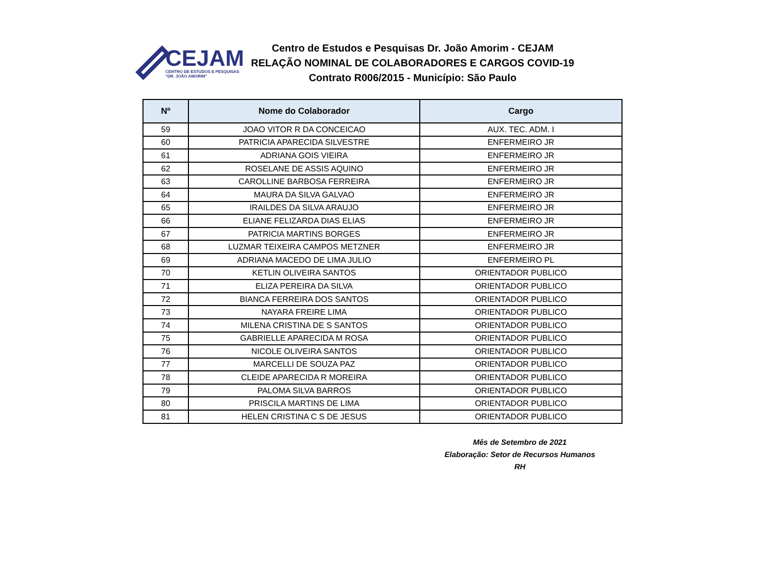CEJAM
CENTRO DE ESTUDOS E PESQUISAS
"DR. JOÃO AMORIM"
Centro de Estudos e Pesquisas Dr. João Amorim - CEJAM
RELAÇÃO NOMINAL DE COLABORADORES E CARGOS COVID-19
Contrato R006/2015 - Município: São Paulo
| Nº | Nome do Colaborador | Cargo |
| --- | --- | --- |
| 59 | JOAO VITOR R DA CONCEICAO | AUX. TEC. ADM. I |
| 60 | PATRICIA APARECIDA SILVESTRE | ENFERMEIRO JR |
| 61 | ADRIANA GOIS VIEIRA | ENFERMEIRO JR |
| 62 | ROSELANE DE ASSIS AQUINO | ENFERMEIRO JR |
| 63 | CAROLLINE BARBOSA FERREIRA | ENFERMEIRO JR |
| 64 | MAURA DA SILVA GALVAO | ENFERMEIRO JR |
| 65 | IRAILDES DA SILVA ARAUJO | ENFERMEIRO JR |
| 66 | ELIANE FELIZARDA DIAS ELIAS | ENFERMEIRO JR |
| 67 | PATRICIA MARTINS BORGES | ENFERMEIRO JR |
| 68 | LUZMAR TEIXEIRA CAMPOS METZNER | ENFERMEIRO JR |
| 69 | ADRIANA MACEDO DE LIMA JULIO | ENFERMEIRO PL |
| 70 | KETLIN OLIVEIRA SANTOS | ORIENTADOR PUBLICO |
| 71 | ELIZA PEREIRA DA SILVA | ORIENTADOR PUBLICO |
| 72 | BIANCA FERREIRA DOS SANTOS | ORIENTADOR PUBLICO |
| 73 | NAYARA FREIRE LIMA | ORIENTADOR PUBLICO |
| 74 | MILENA CRISTINA DE S SANTOS | ORIENTADOR PUBLICO |
| 75 | GABRIELLE APARECIDA M ROSA | ORIENTADOR PUBLICO |
| 76 | NICOLE OLIVEIRA SANTOS | ORIENTADOR PUBLICO |
| 77 | MARCELLI DE SOUZA PAZ | ORIENTADOR PUBLICO |
| 78 | CLEIDE APARECIDA R MOREIRA | ORIENTADOR PUBLICO |
| 79 | PALOMA SILVA BARROS | ORIENTADOR PUBLICO |
| 80 | PRISCILA MARTINS DE LIMA | ORIENTADOR PUBLICO |
| 81 | HELEN CRISTINA C S DE JESUS | ORIENTADOR PUBLICO |
Mês de Setembro de 2021
Elaboração: Setor de Recursos Humanos RH